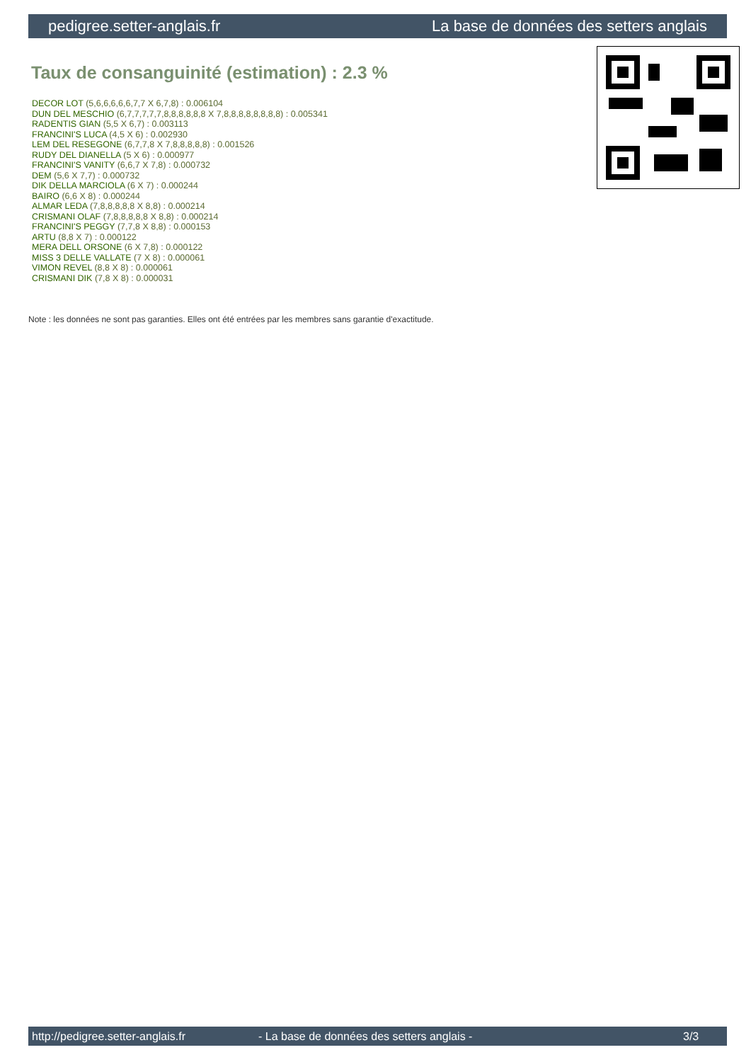pedigree.setter-anglais.fr La base de données des setters anglais
Taux de consanguinité (estimation) : 2.3 %
DECOR LOT (5,6,6,6,6,6,7,7 X 6,7,8) : 0.006104
DUN DEL MESCHIO (6,7,7,7,7,7,8,8,8,8,8,8 X 7,8,8,8,8,8,8,8,8) : 0.005341
RADENTIS GIAN (5,5 X 6,7) : 0.003113
FRANCINI'S LUCA (4,5 X 6) : 0.002930
LEM DEL RESEGONE (6,7,7,8 X 7,8,8,8,8,8) : 0.001526
RUDY DEL DIANELLA (5 X 6) : 0.000977
FRANCINI'S VANITY (6,6,7 X 7,8) : 0.000732
DEM (5,6 X 7,7) : 0.000732
DIK DELLA MARCIOLA (6 X 7) : 0.000244
BAIRO (6,6 X 8) : 0.000244
ALMAR LEDA (7,8,8,8,8,8 X 8,8) : 0.000214
CRISMANI OLAF (7,8,8,8,8,8 X 8,8) : 0.000214
FRANCINI'S PEGGY (7,7,8 X 8,8) : 0.000153
ARTU (8,8 X 7) : 0.000122
MERA DELL ORSONE (6 X 7,8) : 0.000122
MISS 3 DELLE VALLATE (7 X 8) : 0.000061
VIMON REVEL (8,8 X 8) : 0.000061
CRISMANI DIK (7,8 X 8) : 0.000031
Note : les données ne sont pas garanties. Elles ont été entrées par les membres sans garantie d'exactitude.
http://pedigree.setter-anglais.fr - La base de données des setters anglais - 3/3